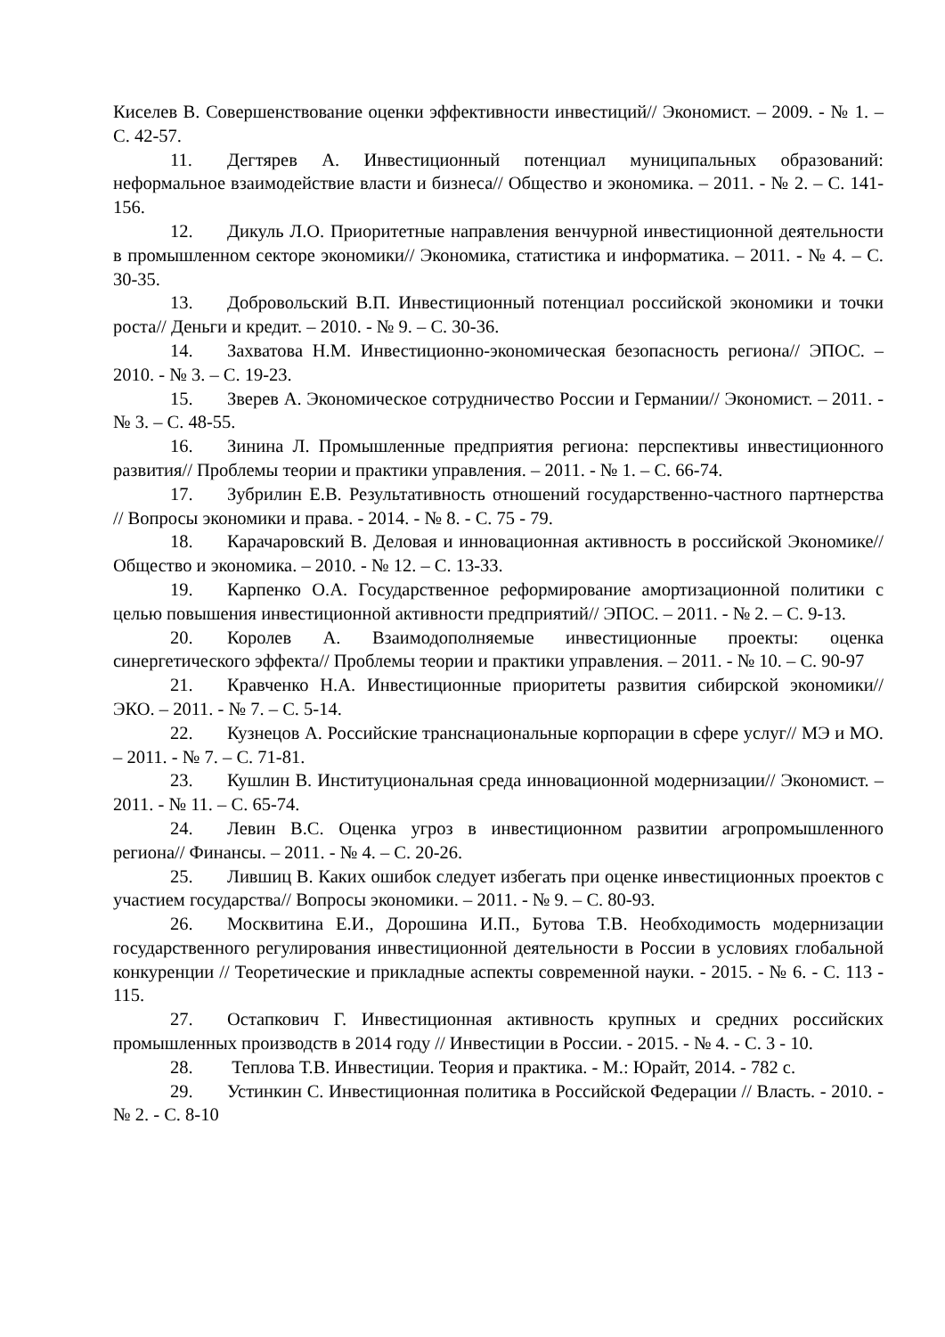Киселев В. Совершенствование оценки эффективности инвестиций// Экономист. – 2009. - № 1. – С. 42-57.
11. Дегтярев А. Инвестиционный потенциал муниципальных образований: неформальное взаимодействие власти и бизнеса// Общество и экономика. – 2011. - № 2. – С. 141-156.
12. Дикуль Л.О. Приоритетные направления венчурной инвестиционной деятельности в промышленном секторе экономики// Экономика, статистика и информатика. – 2011. - № 4. – С. 30-35.
13. Добровольский В.П. Инвестиционный потенциал российской экономики и точки роста// Деньги и кредит. – 2010. - № 9. – С. 30-36.
14. Захватова Н.М. Инвестиционно-экономическая безопасность региона// ЭПОС. – 2010. - № 3. – С. 19-23.
15. Зверев А. Экономическое сотрудничество России и Германии// Экономист. – 2011. - № 3. – С. 48-55.
16. Зинина Л. Промышленные предприятия региона: перспективы инвестиционного развития// Проблемы теории и практики управления. – 2011. - № 1. – С. 66-74.
17. Зубрилин Е.В. Результативность отношений государственно-частного партнерства // Вопросы экономики и права. - 2014. - № 8. - С. 75 - 79.
18. Карачаровский В. Деловая и инновационная активность в российской Экономике//Общество и экономика. – 2010. - № 12. – С. 13-33.
19. Карпенко О.А. Государственное реформирование амортизационной политики с целью повышения инвестиционной активности предприятий// ЭПОС. – 2011. - № 2. – С. 9-13.
20. Королев А. Взаимодополняемые инвестиционные проекты: оценка синергетического эффекта// Проблемы теории и практики управления. – 2011. - № 10. – С. 90-97
21. Кравченко Н.А. Инвестиционные приоритеты развития сибирской экономики// ЭКО. – 2011. - № 7. – С. 5-14.
22. Кузнецов А. Российские транснациональные корпорации в сфере услуг// МЭ и МО. – 2011. - № 7. – С. 71-81.
23. Кушлин В. Институциональная среда инновационной модернизации// Экономист. – 2011. - № 11. – С. 65-74.
24. Левин В.С. Оценка угроз в инвестиционном развитии агропромышленного региона// Финансы. – 2011. - № 4. – С. 20-26.
25. Лившиц В. Каких ошибок следует избегать при оценке инвестиционных проектов с участием государства// Вопросы экономики. – 2011. - № 9. – С. 80-93.
26. Москвитина Е.И., Дорошина И.П., Бутова Т.В. Необходимость модернизации государственного регулирования инвестиционной деятельности в России в условиях глобальной конкуренции // Теоретические и прикладные аспекты современной науки. - 2015. - № 6. - С. 113 - 115.
27. Остапкович Г. Инвестиционная активность крупных и средних российских промышленных производств в 2014 году // Инвестиции в России. - 2015. - № 4. - С. 3 - 10.
28. Теплова Т.В. Инвестиции. Теория и практика. - М.: Юрайт, 2014. - 782 с.
29. Устинкин С. Инвестиционная политика в Российской Федерации // Власть. - 2010. - № 2. - С. 8-10